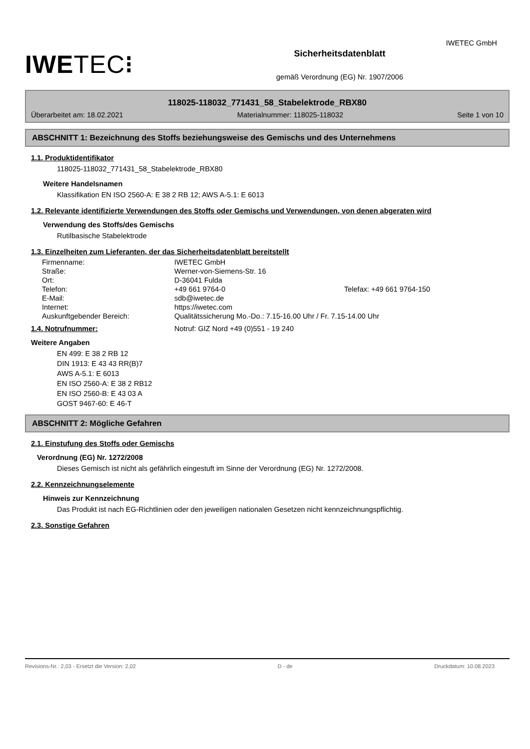IWETEC GmbH
IWETEC⁝
Sicherheitsdatenblatt
gemäß Verordnung (EG) Nr. 1907/2006
118025-118032_771431_58_Stabelektrode_RBX80
Überarbeitet am: 18.02.2021 Materialnummer: 118025-118032 Seite 1 von 10
ABSCHNITT 1: Bezeichnung des Stoffs beziehungsweise des Gemischs und des Unternehmens
1.1. Produktidentifikator
118025-118032_771431_58_Stabelektrode_RBX80
Weitere Handelsnamen
Klassifikation EN ISO 2560-A: E 38 2 RB 12; AWS A-5.1: E 6013
1.2. Relevante identifizierte Verwendungen des Stoffs oder Gemischs und Verwendungen, von denen abgeraten wird
Verwendung des Stoffs/des Gemischs
Rutilbasische Stabelektrode
1.3. Einzelheiten zum Lieferanten, der das Sicherheitsdatenblatt bereitstellt
| Firmenname: | IWETEC GmbH | |
| Straße: | Werner-von-Siemens-Str. 16 | |
| Ort: | D-36041 Fulda | |
| Telefon: | +49 661 9764-0 | Telefax: +49 661 9764-150 |
| E-Mail: | sdb@iwetec.de | |
| Internet: | https://iwetec.com | |
| Auskunftgebender Bereich: | Qualitätssicherung Mo.-Do.: 7.15-16.00 Uhr / Fr. 7.15-14.00 Uhr | |
1.4. Notrufnummer: Notruf: GIZ Nord +49 (0)551 - 19 240
Weitere Angaben
EN 499: E 38 2 RB 12
DIN 1913: E 43 43 RR(B)7
AWS A-5.1: E 6013
EN ISO 2560-A: E 38 2 RB12
EN ISO 2560-B: E 43 03 A
GOST 9467-60: E 46-T
ABSCHNITT 2: Mögliche Gefahren
2.1. Einstufung des Stoffs oder Gemischs
Verordnung (EG) Nr. 1272/2008
Dieses Gemisch ist nicht als gefährlich eingestuft im Sinne der Verordnung (EG) Nr. 1272/2008.
2.2. Kennzeichnungselemente
Hinweis zur Kennzeichnung
Das Produkt ist nach EG-Richtlinien oder den jeweiligen nationalen Gesetzen nicht kennzeichnungspflichtig.
2.3. Sonstige Gefahren
Revisions-Nr.: 2,03 - Ersetzt die Version: 2,02 D - de Druckdatum: 10.08.2023